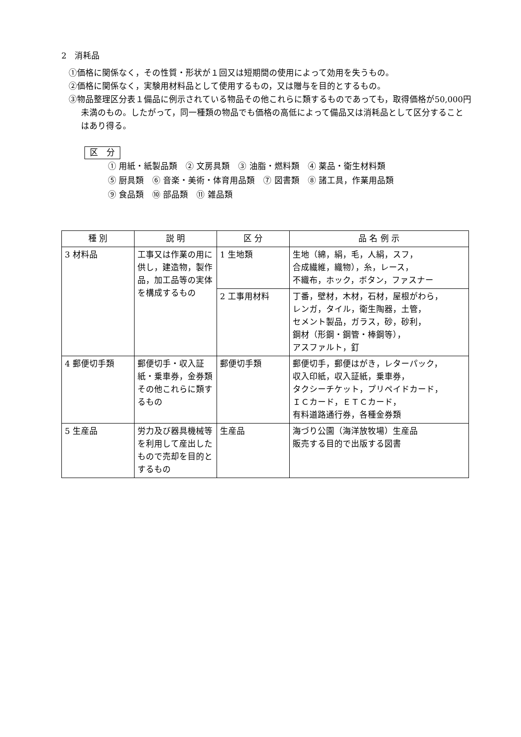2　消耗品
①価格に関係なく，その性質・形状が１回又は短期間の使用によって効用を失うもの。
②価格に関係なく，実験用材料品として使用するもの，又は贈与を目的とするもの。
③物品整理区分表１備品に例示されている物品その他これらに類するものであっても，取得価格が50,000円未満のもの。したがって，同一種類の物品でも価格の高低によって備品又は消耗品として区分することはあり得る。
区　分
① 用紙・紙製品類　② 文房具類　③ 油脂・燃料類　④ 薬品・衛生材料類
⑤ 厨具類　⑥ 音楽・美術・体育用品類　⑦ 図書類　⑧ 諸工具，作業用品類
⑨ 食品類　⑩ 部品類　⑪ 雑品類
| 種 別 | 説 明 | 区 分 | 品 名 例 示 |
| --- | --- | --- | --- |
| 3 材料品 | 工事又は作業の用に供し，建造物，製作品，加工品等の実体を構成するもの | 1 生地類 | 生地（綿，絹，毛，人絹，スフ， 合成繊維，織物），糸，レース， 不織布，ホック，ボタン，ファスナー |
| | | 2 工事用材料 | 丁番，壁材，木材，石材，屋根がわら， レンガ，タイル，衛生陶器，土管， セメント製品，ガラス，砂，砂利， 鋼材（形鋼・鋼管・棒鋼等）， アスファルト，釘 |
| 4 郵便切手類 | 郵便切手・収入証紙・乗車券，金券類その他これらに類するもの | 郵便切手類 | 郵便切手，郵便はがき，レターパック， 収入印紙，収入証紙，乗車券， タクシーチケット，プリペイドカード， ＩＣカード，ＥＴＣカード， 有料道路通行券，各種金券類 |
| 5 生産品 | 労力及び器具機械等を利用して産出したもので売却を目的とするもの | 生産品 | 海づり公園（海洋放牧場）生産品 販売する目的で出版する図書 |